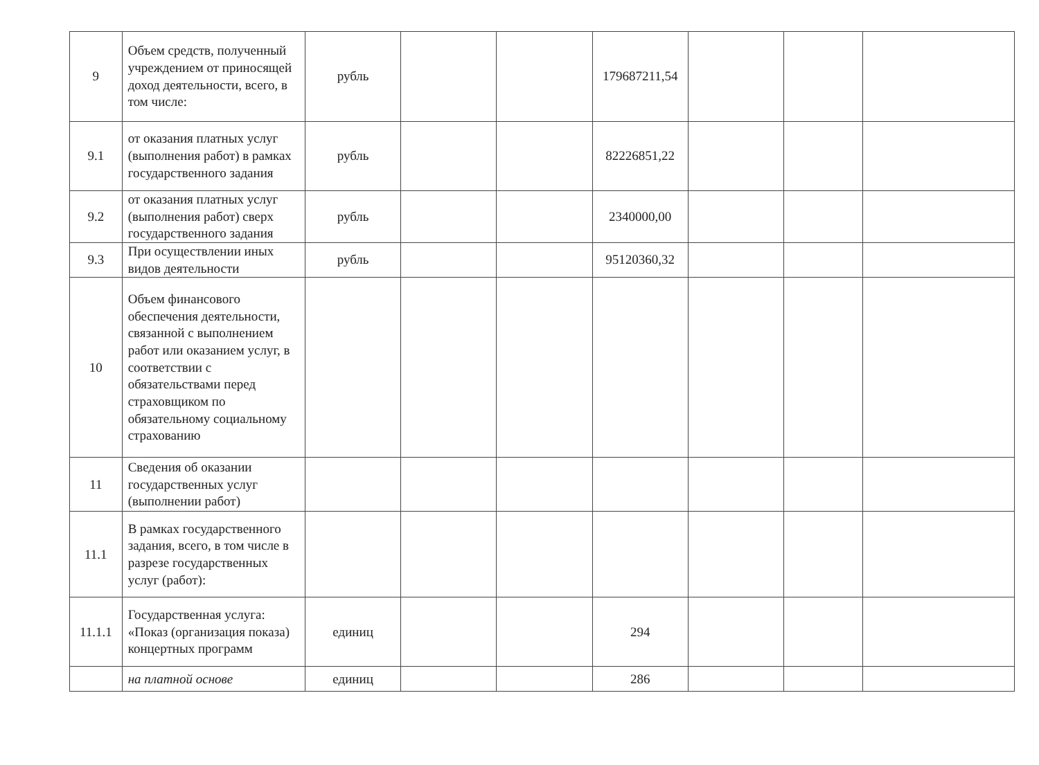| 9 | Объем средств, полученный учреждением от приносящей доход деятельности, всего, в том числе: | рубль | | | 179687211,54 | | | |
| 9.1 | от оказания платных услуг (выполнения работ) в рамках государственного задания | рубль | | | 82226851,22 | | | |
| 9.2 | от оказания платных услуг (выполнения работ) сверх государственного задания | рубль | | | 2340000,00 | | | |
| 9.3 | При осуществлении иных видов деятельности | рубль | | | 95120360,32 | | | |
| 10 | Объем финансового обеспечения деятельности, связанной с выполнением работ или оказанием услуг, в соответствии с обязательствами перед страховщиком по обязательному социальному страхованию | | | | | | | |
| 11 | Сведения об оказании государственных услуг (выполнении работ) | | | | | | | |
| 11.1 | В рамках государственного задания, всего, в том числе в разрезе государственных услуг (работ): | | | | | | | |
| 11.1.1 | Государственная услуга: «Показ (организация показа) концертных программ | единиц | | | 294 | | | |
| | на платной основе | единиц | | | 286 | | | |